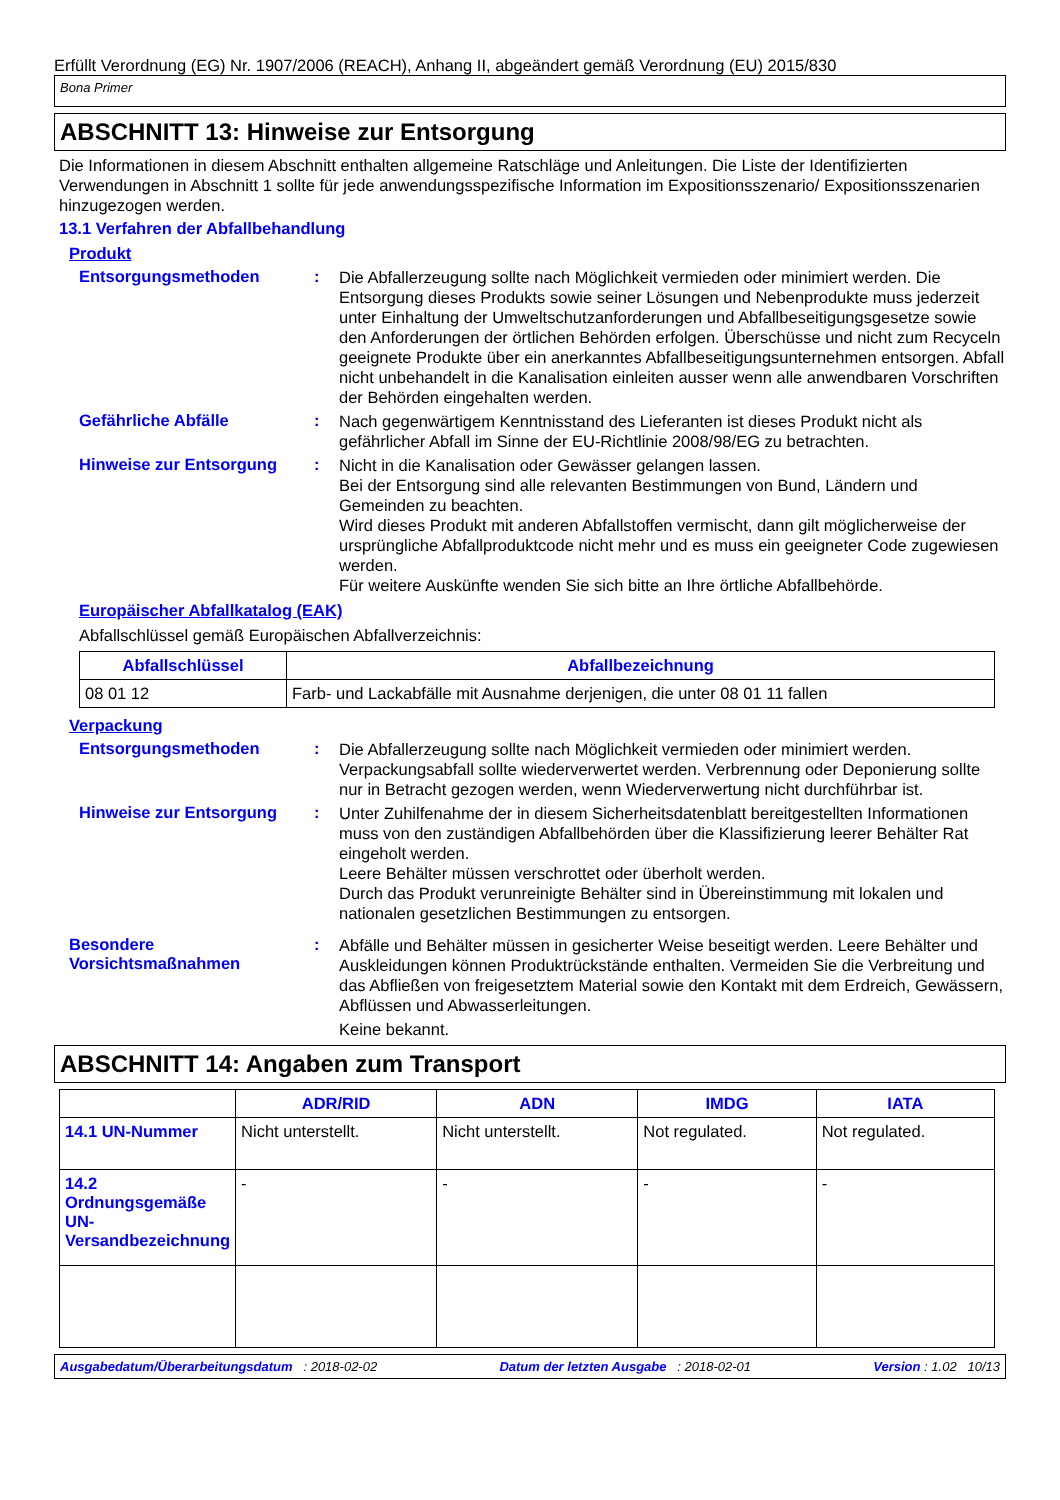Erfüllt Verordnung (EG) Nr. 1907/2006 (REACH), Anhang II, abgeändert gemäß Verordnung (EU) 2015/830
Bona Primer
ABSCHNITT 13: Hinweise zur Entsorgung
Die Informationen in diesem Abschnitt enthalten allgemeine Ratschläge und Anleitungen. Die Liste der Identifizierten Verwendungen in Abschnitt 1 sollte für jede anwendungsspezifische Information im Expositionsszenario/ Expositionsszenarien hinzugezogen werden.
13.1 Verfahren der Abfallbehandlung
Produkt
Entsorgungsmethoden :
Die Abfallerzeugung sollte nach Möglichkeit vermieden oder minimiert werden. Die Entsorgung dieses Produkts sowie seiner Lösungen und Nebenprodukte muss jederzeit unter Einhaltung der Umweltschutzanforderungen und Abfallbeseitigungsgesetze sowie den Anforderungen der örtlichen Behörden erfolgen. Überschüsse und nicht zum Recyceln geeignete Produkte über ein anerkanntes Abfallbeseitigungsunternehmen entsorgen. Abfall nicht unbehandelt in die Kanalisation einleiten ausser wenn alle anwendbaren Vorschriften der Behörden eingehalten werden.
Gefährliche Abfälle :
Nach gegenwärtigem Kenntnisstand des Lieferanten ist dieses Produkt nicht als gefährlicher Abfall im Sinne der EU-Richtlinie 2008/98/EG zu betrachten.
Hinweise zur Entsorgung :
Nicht in die Kanalisation oder Gewässer gelangen lassen.
Bei der Entsorgung sind alle relevanten Bestimmungen von Bund, Ländern und Gemeinden zu beachten.
Wird dieses Produkt mit anderen Abfallstoffen vermischt, dann gilt möglicherweise der ursprüngliche Abfallproduktcode nicht mehr und es muss ein geeigneter Code zugewiesen werden.
Für weitere Auskünfte wenden Sie sich bitte an Ihre örtliche Abfallbehörde.
Europäischer Abfallkatalog (EAK)
Abfallschlüssel gemäß Europäischen Abfallverzeichnis:
| Abfallschlüssel | Abfallbezeichnung |
| --- | --- |
| 08 01 12 | Farb- und Lackabfälle mit Ausnahme derjenigen, die unter 08 01 11 fallen |
Verpackung
Entsorgungsmethoden :
Die Abfallerzeugung sollte nach Möglichkeit vermieden oder minimiert werden. Verpackungsabfall sollte wiederverwertet werden. Verbrennung oder Deponierung sollte nur in Betracht gezogen werden, wenn Wiederverwertung nicht durchführbar ist.
Hinweise zur Entsorgung :
Unter Zuhilfenahme der in diesem Sicherheitsdatenblatt bereitgestellten Informationen muss von den zuständigen Abfallbehörden über die Klassifizierung leerer Behälter Rat eingeholt werden.
Leere Behälter müssen verschrottet oder überholt werden.
Durch das Produkt verunreinigte Behälter sind in Übereinstimmung mit lokalen und nationalen gesetzlichen Bestimmungen zu entsorgen.
Besondere Vorsichtsmaßnahmen
:
Abfälle und Behälter müssen in gesicherter Weise beseitigt werden. Leere Behälter und Auskleidungen können Produktrückstände enthalten. Vermeiden Sie die Verbreitung und das Abfließen von freigesetztem Material sowie den Kontakt mit dem Erdreich, Gewässern, Abflüssen und Abwasserleitungen.
Keine bekannt.
ABSCHNITT 14: Angaben zum Transport
| | ADR/RID | ADN | IMDG | IATA |
| --- | --- | --- | --- | --- |
| 14.1 UN-Nummer | Nicht unterstellt. | Nicht unterstellt. | Not regulated. | Not regulated. |
| 14.2 Ordnungsgemäße UN-Versandbezeichnung | - | - | - | - |
Ausgabedatum/Überarbeitungsdatum : 2018-02-02 Datum der letzten Ausgabe : 2018-02-01 Version : 1.02 10/13